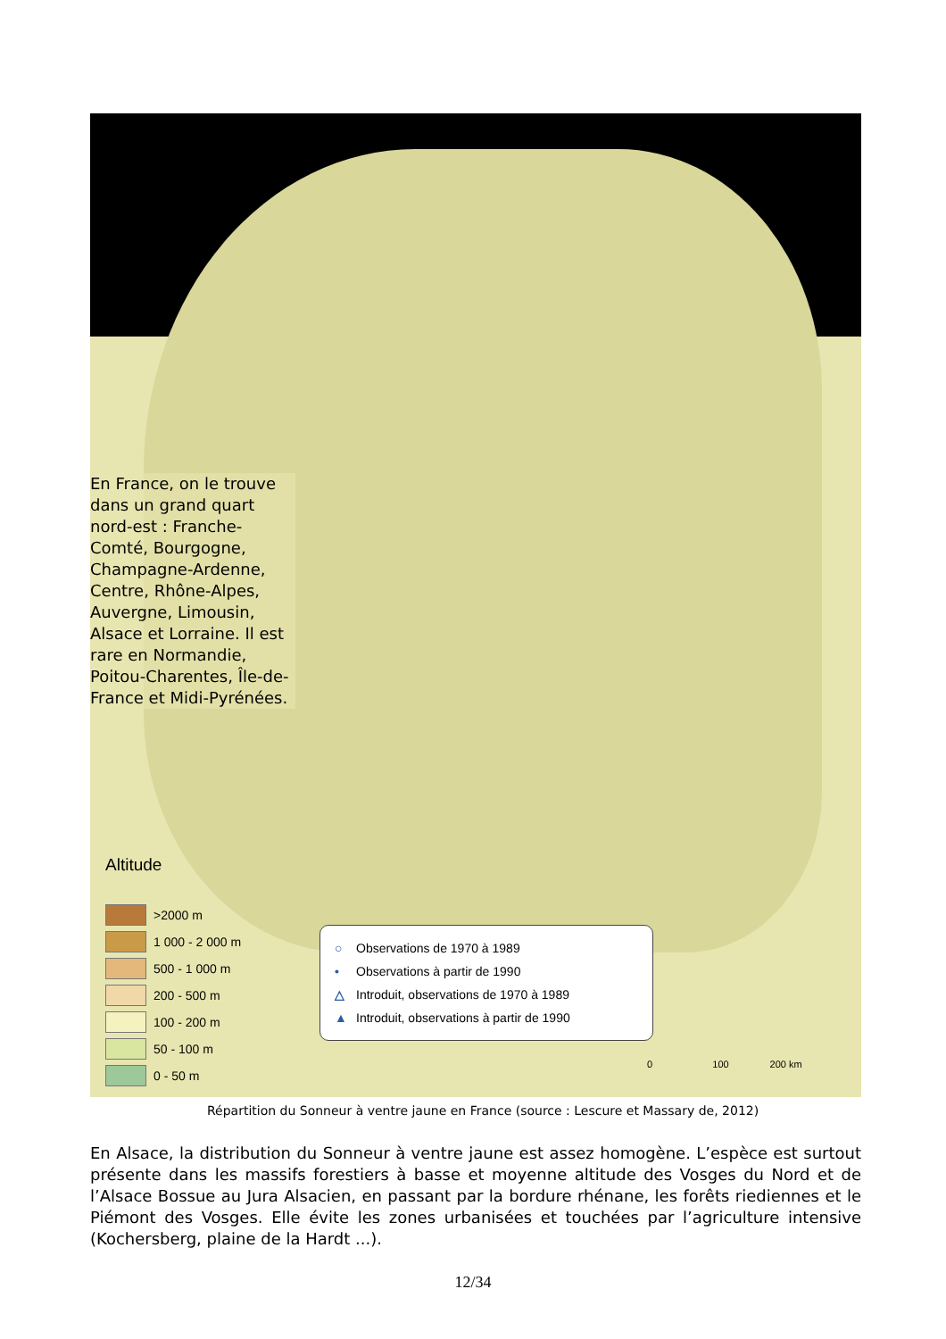En France, on le trouve dans un grand quart nord-est : Franche-Comté, Bourgogne, Champagne-Ardenne, Centre, Rhône-Alpes, Auvergne, Limousin, Alsace et Lorraine. Il est rare en Normandie, Poitou-Charentes, Île-de-France et Midi-Pyrénées.
Altitude
>2000 m
1 000 - 2 000 m
500 - 1 000 m
200 - 500 m
100 - 200 m
50 - 100 m
0 - 50 m
○ Observations de 1970 à 1989
• Observations à partir de 1990
△ Introduit, observations de 1970 à 1989
▲ Introduit, observations à partir de 1990
0 100 200 km
Répartition du Sonneur à ventre jaune en France (source : Lescure et Massary de, 2012)
En Alsace, la distribution du Sonneur à ventre jaune est assez homogène. L’espèce est surtout présente dans les massifs forestiers à basse et moyenne altitude des Vosges du Nord et de l’Alsace Bossue au Jura Alsacien, en passant par la bordure rhénane, les forêts riediennes et le Piémont des Vosges. Elle évite les zones urbanisées et touchées par l’agriculture intensive (Kochersberg, plaine de la Hardt ...).
12/34